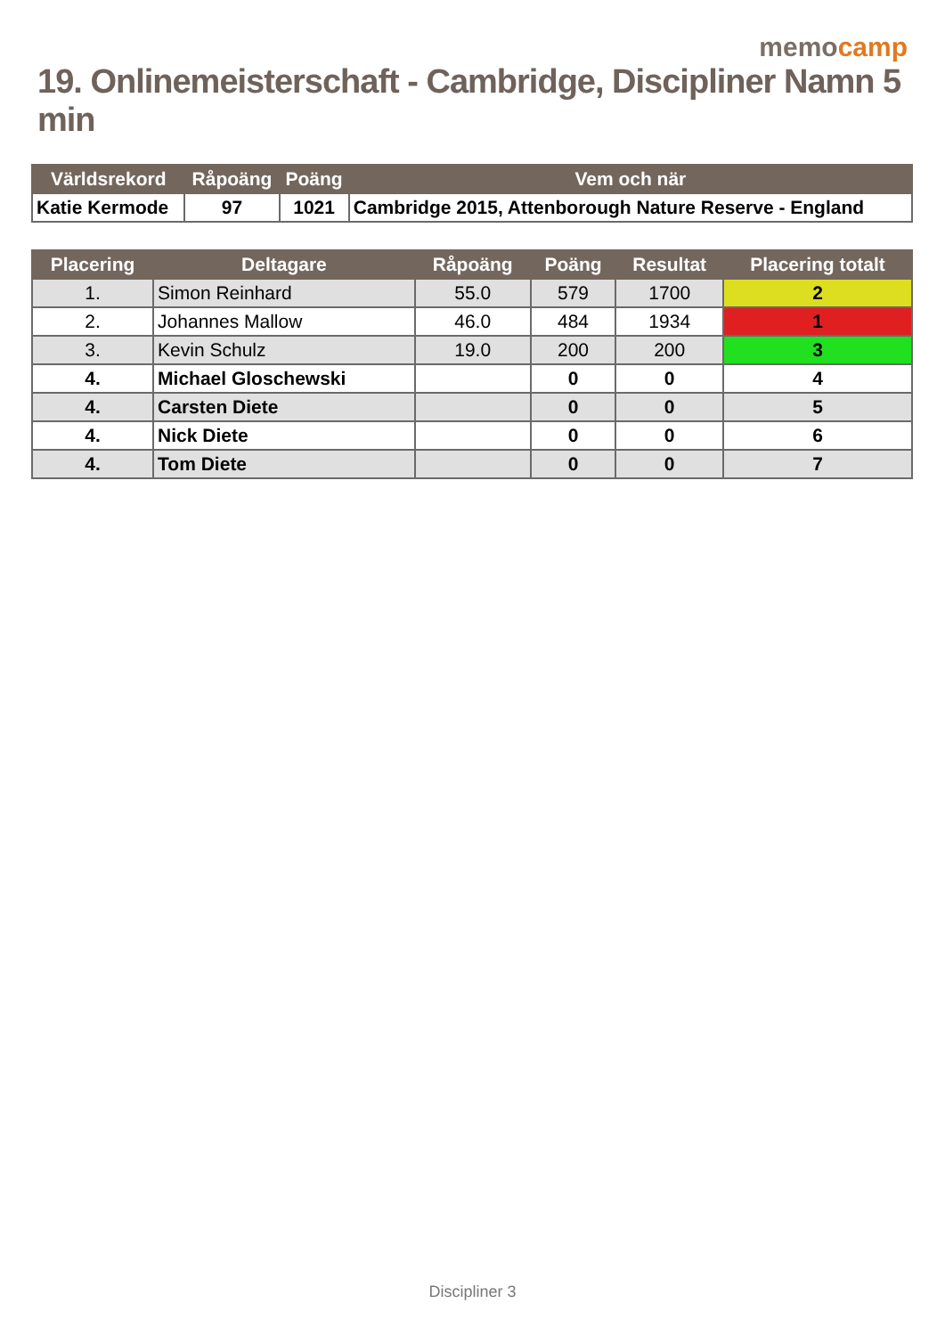memocamp
19. Onlinemeisterschaft - Cambridge, Discipliner Namn 5 min
| Världsrekord | Råpoäng | Poäng | Vem och när |
| --- | --- | --- | --- |
| Katie Kermode | 97 | 1021 | Cambridge 2015, Attenborough Nature Reserve - England |
| Placering | Deltagare | Råpoäng | Poäng | Resultat | Placering totalt |
| --- | --- | --- | --- | --- | --- |
| 1. | Simon Reinhard | 55.0 | 579 | 1700 | 2 |
| 2. | Johannes Mallow | 46.0 | 484 | 1934 | 1 |
| 3. | Kevin Schulz | 19.0 | 200 | 200 | 3 |
| 4. | Michael Gloschewski | | 0 | 0 | 4 |
| 4. | Carsten Diete | | 0 | 0 | 5 |
| 4. | Nick Diete | | 0 | 0 | 6 |
| 4. | Tom Diete | | 0 | 0 | 7 |
Discipliner 3